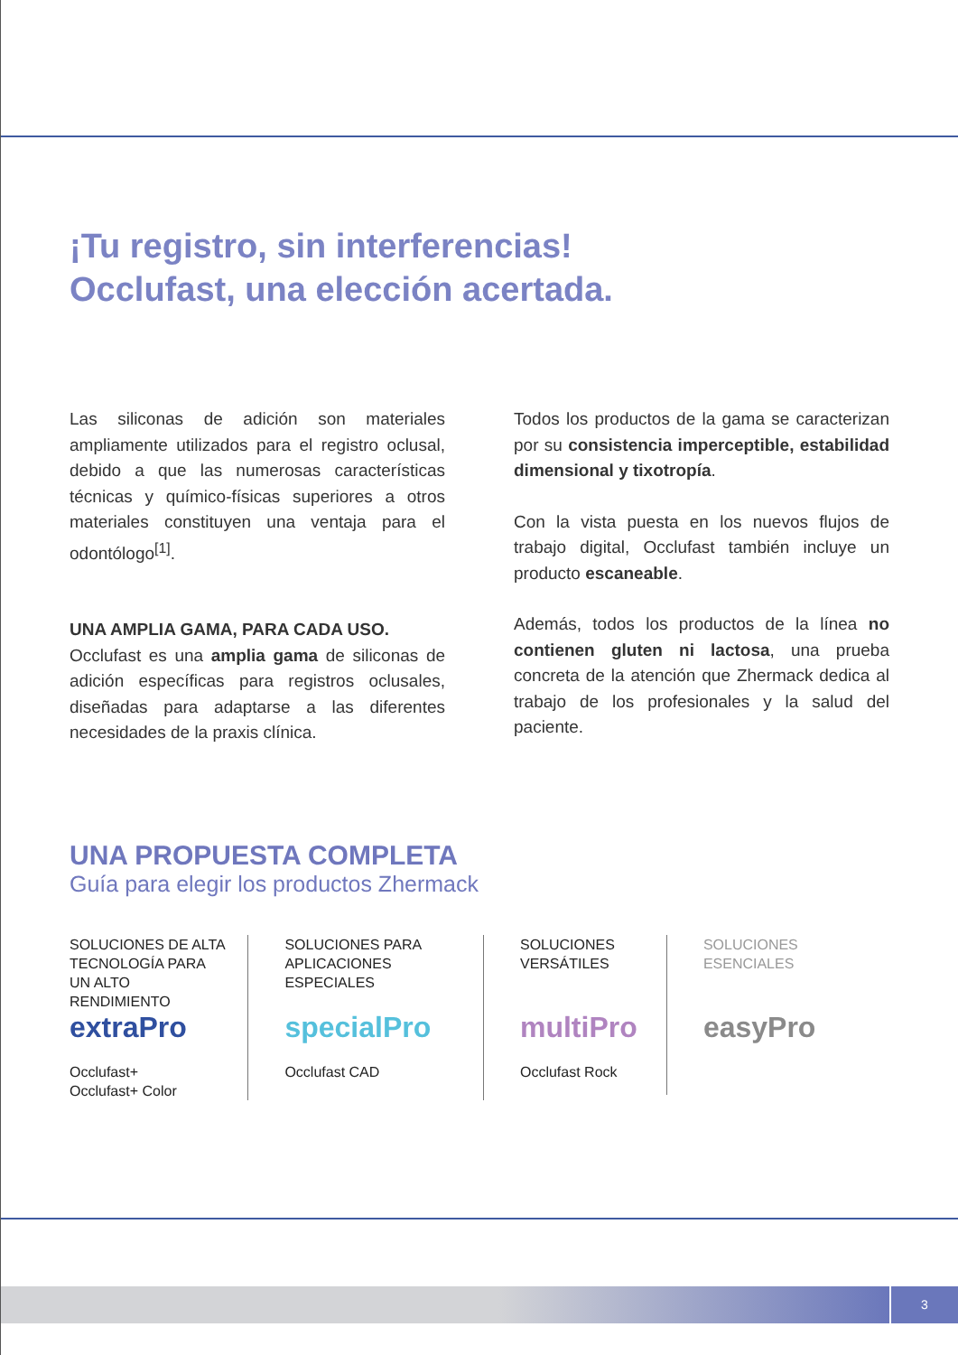¡Tu registro, sin interferencias!
Occlufast, una elección acertada.
Las siliconas de adición son materiales ampliamente utilizados para el registro oclusal, debido a que las numerosas características técnicas y químico-físicas superiores a otros materiales constituyen una ventaja para el odontólogo<sup>[1]</sup>.
UNA AMPLIA GAMA, PARA CADA USO.
Occlufast es una amplia gama de siliconas de adición específicas para registros oclusales, diseñadas para adaptarse a las diferentes necesidades de la praxis clínica.
Todos los productos de la gama se caracterizan por su consistencia imperceptible, estabilidad dimensional y tixotropía.
Con la vista puesta en los nuevos flujos de trabajo digital, Occlufast también incluye un producto escaneable.
Además, todos los productos de la línea no contienen gluten ni lactosa, una prueba concreta de la atención que Zhermack dedica al trabajo de los profesionales y la salud del paciente.
UNA PROPUESTA COMPLETA
Guía para elegir los productos Zhermack
SOLUCIONES DE ALTA TECNOLOGÍA PARA UN ALTO RENDIMIENTO
extraPro
Occlufast+
Occlufast+ Color
SOLUCIONES PARA APLICACIONES ESPECIALES
specialPro
Occlufast CAD
SOLUCIONES VERSÁTILES
multiPro
Occlufast Rock
SOLUCIONES ESENCIALES
easyPro
3